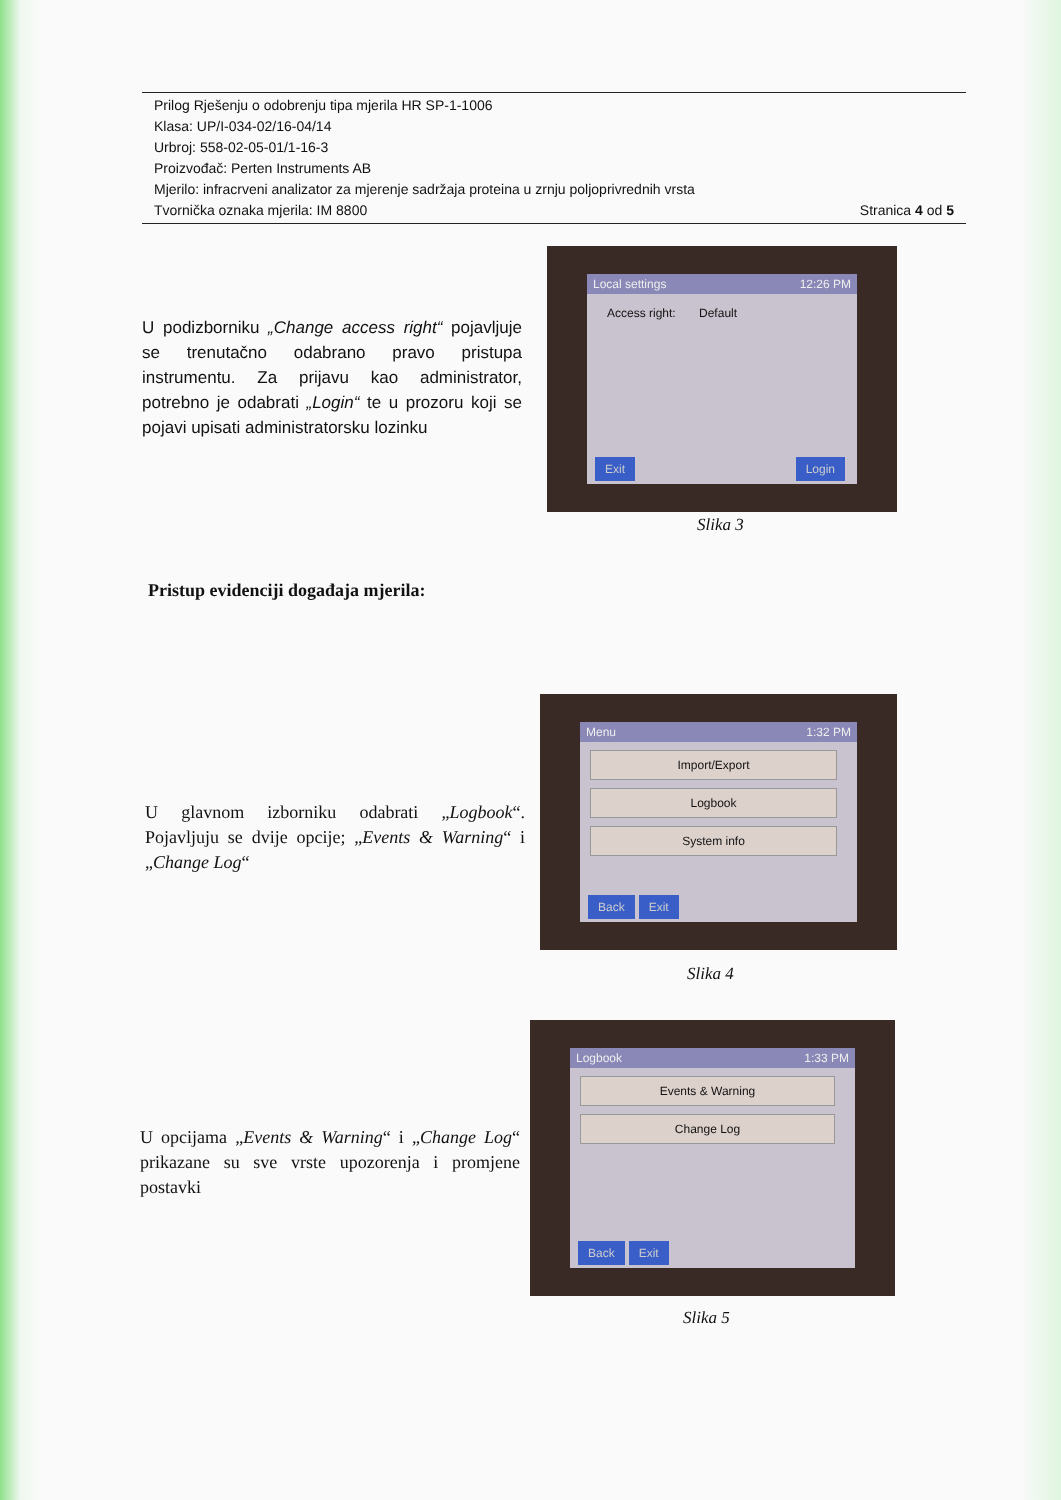Prilog Rješenju o odobrenju tipa mjerila HR SP-1-1006
Klasa: UP/I-034-02/16-04/14
Urbroj: 558-02-05-01/1-16-3
Proizvođač: Perten Instruments AB
Mjerilo: infracrveni analizator za mjerenje sadržaja proteina u zrnju poljoprivrednih vrsta
Tvornička oznaka mjerila: IM 8800 Stranica 4 od 5
U podizborniku „Change access right“ pojavljuje se trenutačno odabrano pravo pristupa instrumentu. Za prijavu kao administrator, potrebno je odabrati „Login“ te u prozoru koji se pojavi upisati administratorsku lozinku
Local settings 12:26 PM
Access right: Default
Exit Login
Slika 3
Pristup evidenciji događaja mjerila:
U glavnom izborniku odabrati „Logbook“. Pojavljuju se dvije opcije; „Events & Warning“ i „Change Log“
Menu 1:32 PM
Import/Export
Logbook
System info
Back Exit
Slika 4
U opcijama „Events & Warning“ i „Change Log“ prikazane su sve vrste upozorenja i promjene postavki
Logbook 1:33 PM
Events & Warning
Change Log
Back Exit
Slika 5